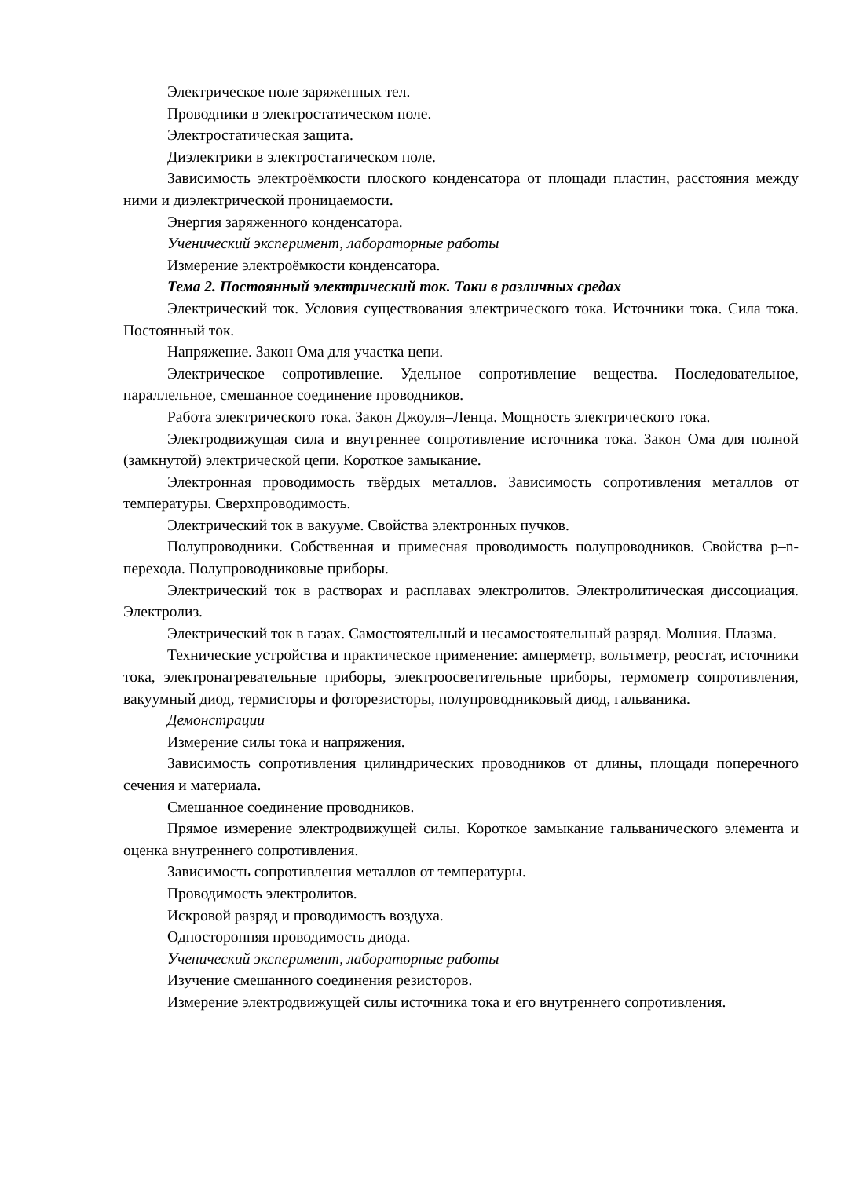Электрическое поле заряженных тел.
Проводники в электростатическом поле.
Электростатическая защита.
Диэлектрики в электростатическом поле.
Зависимость электроёмкости плоского конденсатора от площади пластин, расстояния между ними и диэлектрической проницаемости.
Энергия заряженного конденсатора.
Ученический эксперимент, лабораторные работы
Измерение электроёмкости конденсатора.
Тема 2. Постоянный электрический ток. Токи в различных средах
Электрический ток. Условия существования электрического тока. Источники тока. Сила тока. Постоянный ток.
Напряжение. Закон Ома для участка цепи.
Электрическое сопротивление. Удельное сопротивление вещества. Последовательное, параллельное, смешанное соединение проводников.
Работа электрического тока. Закон Джоуля–Ленца. Мощность электрического тока.
Электродвижущая сила и внутреннее сопротивление источника тока. Закон Ома для полной (замкнутой) электрической цепи. Короткое замыкание.
Электронная проводимость твёрдых металлов. Зависимость сопротивления металлов от температуры. Сверхпроводимость.
Электрический ток в вакууме. Свойства электронных пучков.
Полупроводники. Собственная и примесная проводимость полупроводников. Свойства p–n-перехода. Полупроводниковые приборы.
Электрический ток в растворах и расплавах электролитов. Электролитическая диссоциация. Электролиз.
Электрический ток в газах. Самостоятельный и несамостоятельный разряд. Молния. Плазма.
Технические устройства и практическое применение: амперметр, вольтметр, реостат, источники тока, электронагревательные приборы, электроосветительные приборы, термометр сопротивления, вакуумный диод, термисторы и фоторезисторы, полупроводниковый диод, гальваника.
Демонстрации
Измерение силы тока и напряжения.
Зависимость сопротивления цилиндрических проводников от длины, площади поперечного сечения и материала.
Смешанное соединение проводников.
Прямое измерение электродвижущей силы. Короткое замыкание гальванического элемента и оценка внутреннего сопротивления.
Зависимость сопротивления металлов от температуры.
Проводимость электролитов.
Искровой разряд и проводимость воздуха.
Односторонняя проводимость диода.
Ученический эксперимент, лабораторные работы
Изучение смешанного соединения резисторов.
Измерение электродвижущей силы источника тока и его внутреннего сопротивления.